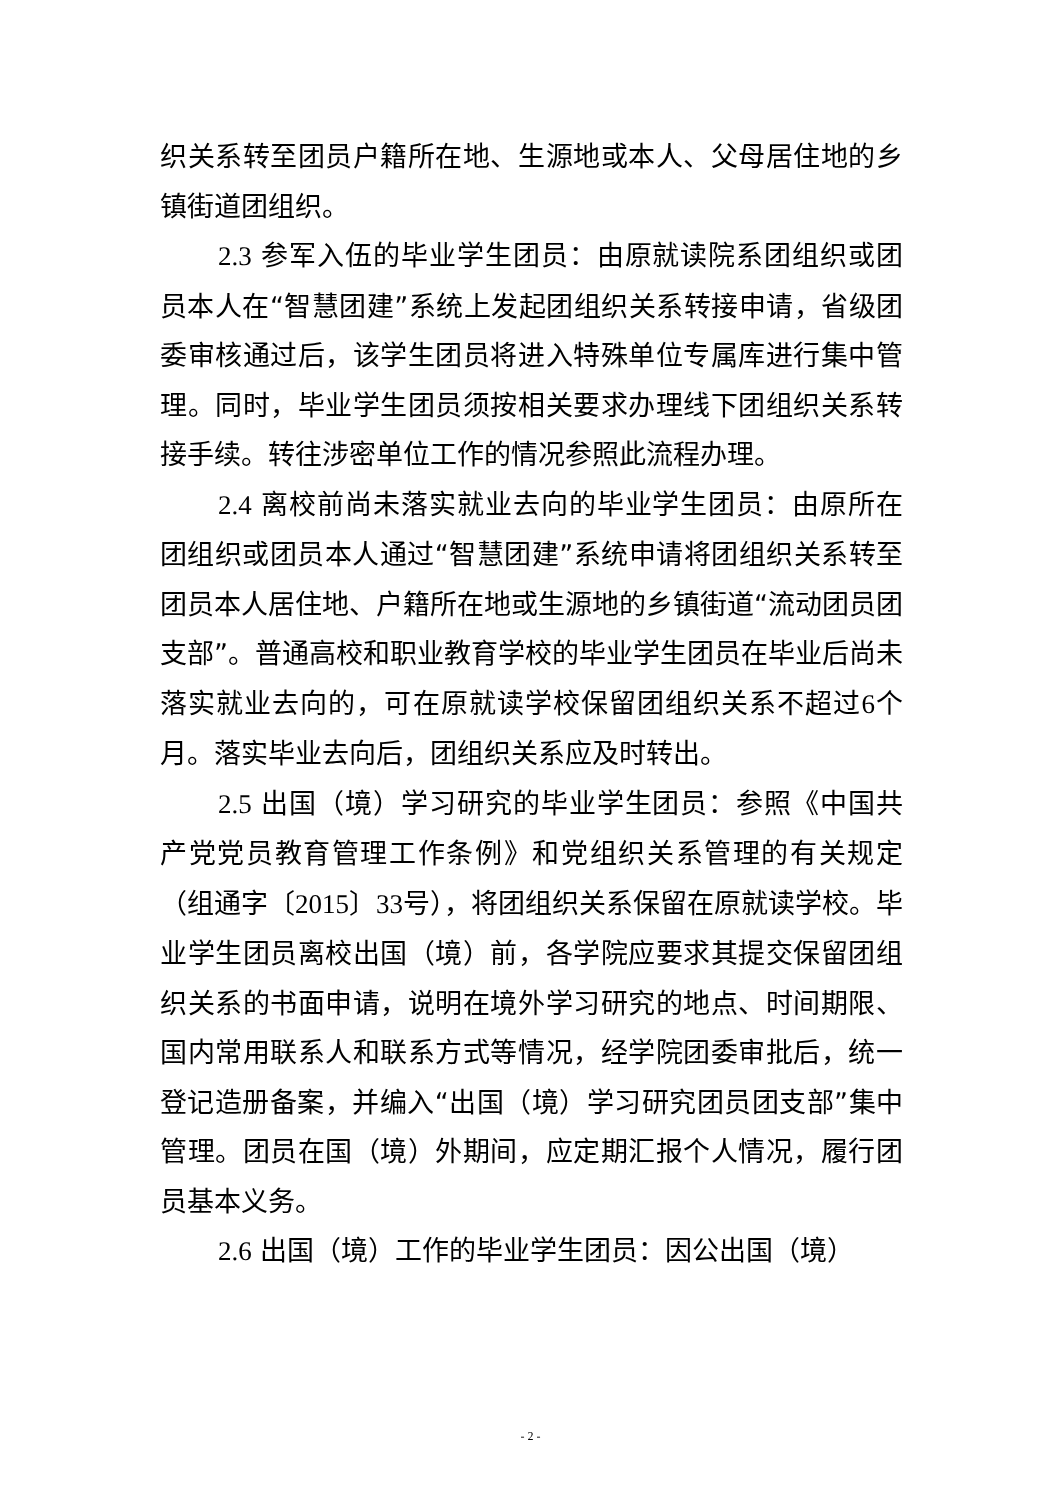织关系转至团员户籍所在地、生源地或本人、父母居住地的乡镇街道团组织。
2.3 参军入伍的毕业学生团员：由原就读院系团组织或团员本人在“智慧团建”系统上发起团组织关系转接申请，省级团委审核通过后，该学生团员将进入特殊单位专属库进行集中管理。同时，毕业学生团员须按相关要求办理线下团组织关系转接手续。转往涉密单位工作的情况参照此流程办理。
2.4 离校前尚未落实就业去向的毕业学生团员：由原所在团组织或团员本人通过“智慧团建”系统申请将团组织关系转至团员本人居住地、户籍所在地或生源地的乡镇街道“流动团员团支部”。普通高校和职业教育学校的毕业学生团员在毕业后尚未落实就业去向的，可在原就读学校保留团组织关系不超过6个月。落实毕业去向后，团组织关系应及时转出。
2.5 出国（境）学习研究的毕业学生团员：参照《中国共产党党员教育管理工作条例》和党组织关系管理的有关规定（组通字〔2015〕33号），将团组织关系保留在原就读学校。毕业学生团员离校出国（境）前，各学院应要求其提交保留团组织关系的书面申请，说明在境外学习研究的地点、时间期限、国内常用联系人和联系方式等情况，经学院团委审批后，统一登记造册备案，并编入“出国（境）学习研究团员团支部”集中管理。团员在国（境）外期间，应定期汇报个人情况，履行团员基本义务。
2.6 出国（境）工作的毕业学生团员：因公出国（境）
- 2 -